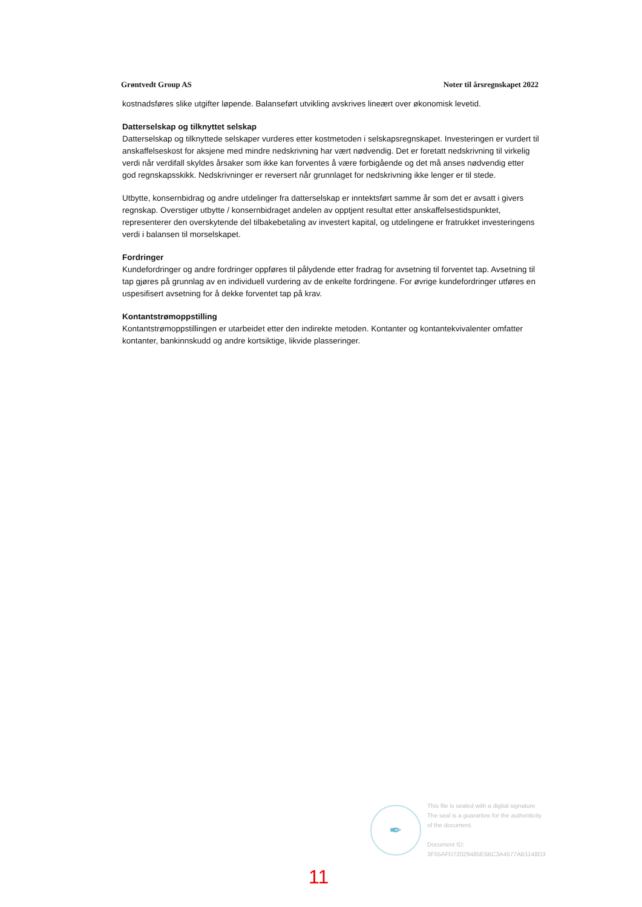Grøntvedt Group AS Noter til årsregnskapet 2022
kostnadsføres slike utgifter løpende. Balanseført utvikling avskrives lineært over økonomisk levetid.
Datterselskap og tilknyttet selskap
Datterselskap og tilknyttede selskaper vurderes etter kostmetoden i selskapsregnskapet. Investeringen er vurdert til anskaffelseskost for aksjene med mindre nedskrivning har vært nødvendig. Det er foretatt nedskrivning til virkelig verdi når verdifall skyldes årsaker som ikke kan forventes å være forbigående og det må anses nødvendig etter god regnskapsskikk. Nedskrivninger er reversert når grunnlaget for nedskrivning ikke lenger er til stede.
Utbytte, konsernbidrag og andre utdelinger fra datterselskap er inntektsført samme år som det er avsatt i givers regnskap. Overstiger utbytte / konsernbidraget andelen av opptjent resultat etter anskaffelsestidspunktet, representerer den overskytende del tilbakebetaling av investert kapital, og utdelingene er fratrukket investeringens verdi i balansen til morselskapet.
Fordringer
Kundefordringer og andre fordringer oppføres til pålydende etter fradrag for avsetning til forventet tap. Avsetning til tap gjøres på grunnlag av en individuell vurdering av de enkelte fordringene. For øvrige kundefordringer utføres en uspesifisert avsetning for å dekke forventet tap på krav.
Kontantstrømoppstilling
Kontantstrømoppstillingen er utarbeidet etter den indirekte metoden. Kontanter og kontantekvivalenter omfatter kontanter, bankinnskudd og andre kortsiktige, likvide plasseringer.
✒
This file is sealed with a digital signature.
The seal is a guarantee for the authenticity
of the document.
Document ID:
3F55AFD72029485E5BC3A4577AB1148D3
11